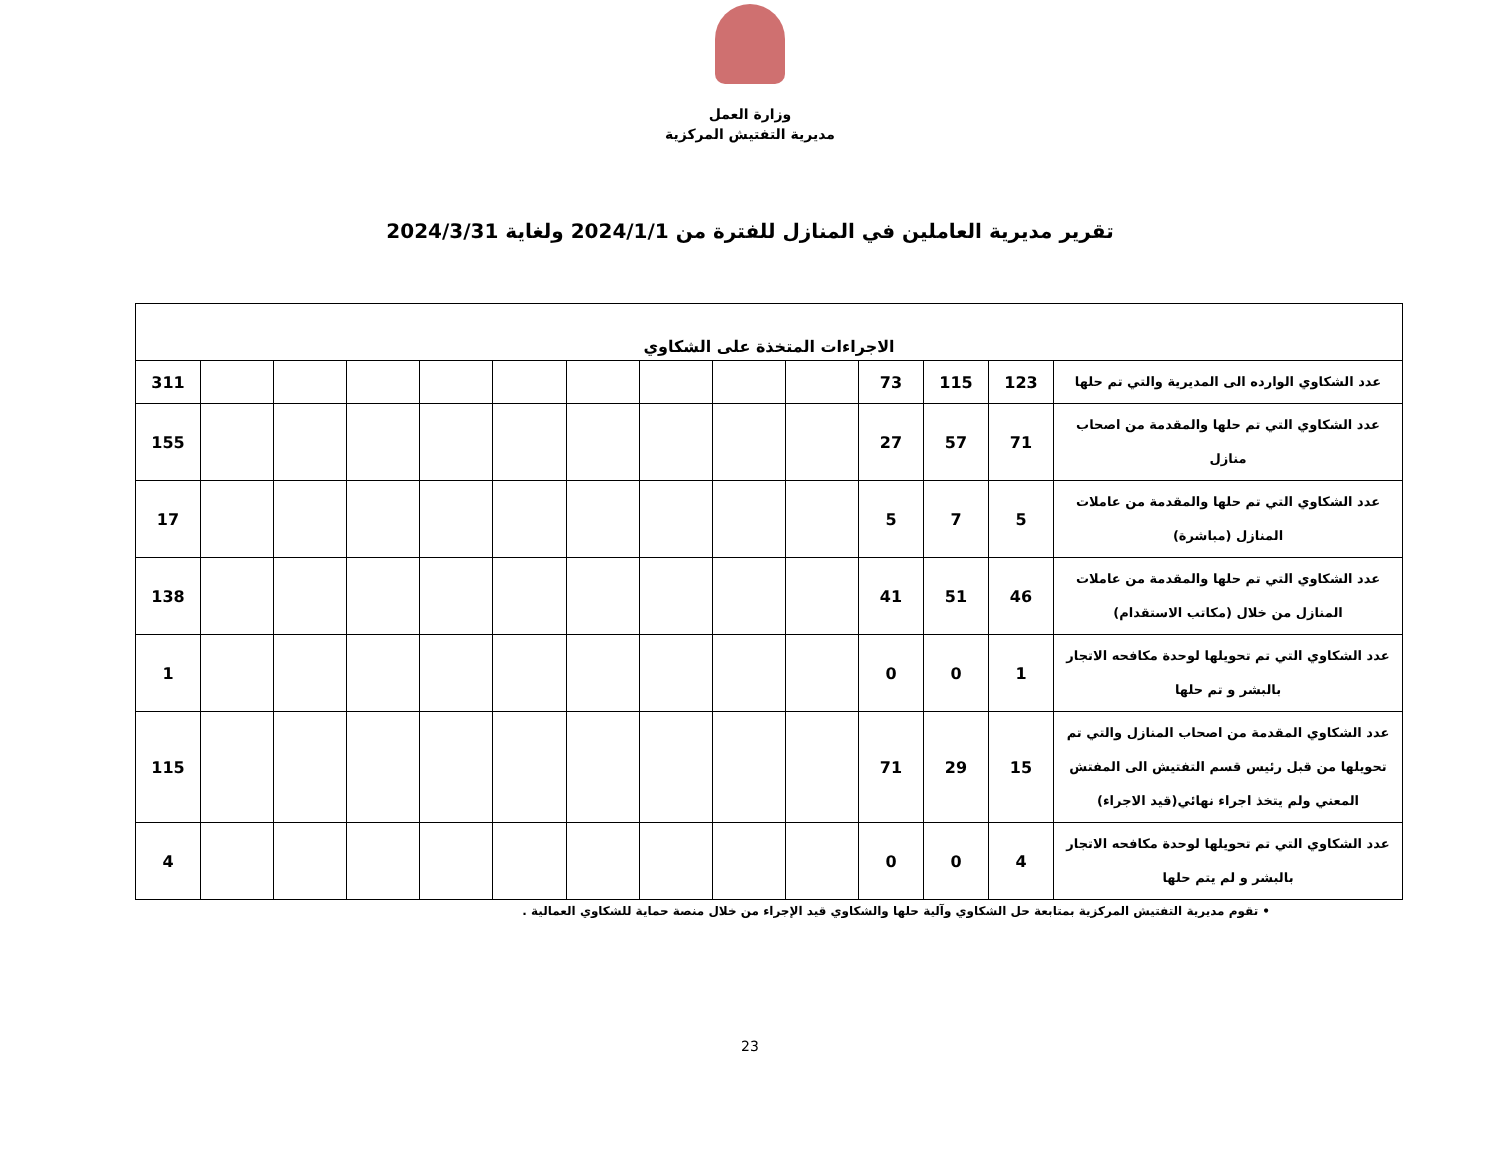وزارة العمل
مديرية التفتيش المركزية
تقرير مديرية العاملين في المنازل للفترة من 2024/1/1 ولغاية 2024/3/31
| الاجراءات المتخذة على الشكاوي | | | | | | | | | | | | | |
| --- | --- | --- | --- | --- | --- | --- | --- | --- | --- | --- | --- | --- | --- |
| عدد الشكاوي الوارده الى المديرية والتي تم حلها | 123 | 115 | 73 | | | | | | | | | | 311 |
| عدد الشكاوي التي تم حلها والمقدمة من اصحاب منازل | 71 | 57 | 27 | | | | | | | | | | 155 |
| عدد الشكاوي التي تم حلها والمقدمة من عاملات المنازل (مباشرة) | 5 | 7 | 5 | | | | | | | | | | 17 |
| عدد الشكاوي التي تم حلها والمقدمة من عاملات المنازل من خلال (مكاتب الاستقدام) | 46 | 51 | 41 | | | | | | | | | | 138 |
| عدد الشكاوي التي تم تحويلها لوحدة مكافحه الاتجار بالبشر و تم حلها | 1 | 0 | 0 | | | | | | | | | | 1 |
| عدد الشكاوي المقدمة من اصحاب المنازل والتي تم تحويلها من قبل رئيس قسم التفتيش الى المفتش المعني ولم يتخذ اجراء نهائي(قيد الاجراء) | 15 | 29 | 71 | | | | | | | | | | 115 |
| عدد الشكاوي التي تم تحويلها لوحدة مكافحه الاتجار بالبشر و لم يتم حلها | 4 | 0 | 0 | | | | | | | | | | 4 |
• تقوم مديرية التفتيش المركزية بمتابعة حل الشكاوي وآلية حلها والشكاوي قيد الإجراء من خلال منصة حماية للشكاوي العمالية .
23